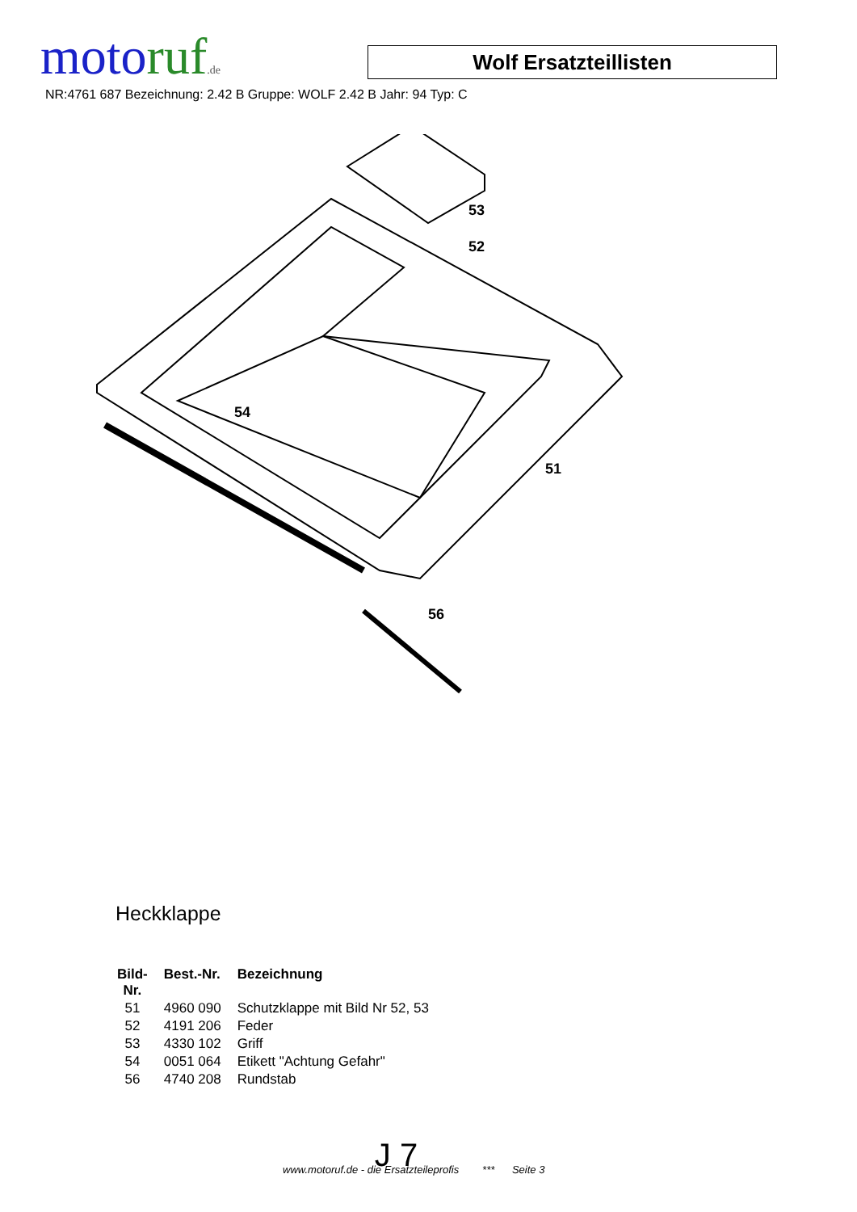motoruf.de
Wolf Ersatzteillisten
NR:4761 687 Bezeichnung: 2.42 B Gruppe: WOLF 2.42 B Jahr: 94 Typ: C
53
52
54
51
56
Heckklappe
| Bild- Nr. | Best.-Nr. | Bezeichnung |
| --- | --- | --- |
| 51 | 4960 090 | Schutzklappe mit Bild Nr 52, 53 |
| 52 | 4191 206 | Feder |
| 53 | 4330 102 | Griff |
| 54 | 0051 064 | Etikett "Achtung Gefahr" |
| 56 | 4740 208 | Rundstab |
J 7
www.motoruf.de - die Ersatzteileprofis *** Seite 3